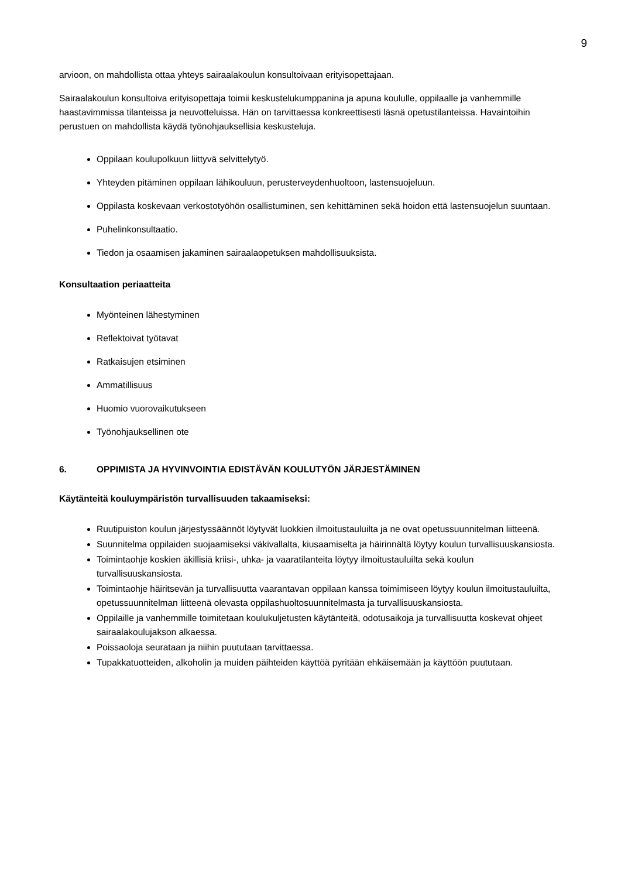9
arvioon, on mahdollista ottaa yhteys sairaalakoulun konsultoivaan erityisopettajaan.
Sairaalakoulun konsultoiva erityisopettaja toimii keskustelukumppanina ja apuna koululle, oppilaalle ja vanhemmille haastavimmissa tilanteissa ja neuvotteluissa. Hän on tarvittaessa konkreettisesti läsnä opetustilanteissa. Havaintoihin perustuen on mahdollista käydä työnohjauksellisia keskusteluja.
Oppilaan koulupolkuun liittyvä selvittelytyö.
Yhteyden pitäminen oppilaan lähikouluun, perusterveydenhuoltoon, lastensuojeluun.
Oppilasta koskevaan verkostotyöhön osallistuminen, sen kehittäminen sekä hoidon että lastensuojelun suuntaan.
Puhelinkonsultaatio.
Tiedon ja osaamisen jakaminen sairaalaopetuksen mahdollisuuksista.
Konsultaation periaatteita
Myönteinen lähestyminen
Reflektoivat työtavat
Ratkaisujen etsiminen
Ammatillisuus
Huomio vuorovaikutukseen
Työnohjauksellinen ote
6. OPPIMISTA JA HYVINVOINTIA EDISTÄVÄN KOULUTYÖN JÄRJESTÄMINEN
Käytänteitä kouluympäristön turvallisuuden takaamiseksi:
Ruutipuiston koulun järjestyssäännöt löytyvät luokkien ilmoitustauluilta ja ne ovat opetussuunnitelman liitteenä.
Suunnitelma oppilaiden suojaamiseksi väkivallalta, kiusaamiselta ja häirinnältä löytyy koulun turvallisuuskansiosta.
Toimintaohje koskien äkillisiä kriisi-, uhka- ja vaaratilanteita löytyy ilmoitustauluilta sekä koulun turvallisuuskansiosta.
Toimintaohje häiritsevän ja turvallisuutta vaarantavan oppilaan kanssa toimimiseen löytyy koulun ilmoitustauluilta, opetussuunnitelman liitteenä olevasta oppilashuoltosuunnitelmasta ja turvallisuuskansiosta.
Oppilaille ja vanhemmille toimitetaan koulukuljetusten käytänteitä, odotusaikoja ja turvallisuutta koskevat ohjeet sairaalakoulujakson alkaessa.
Poissaoloja seurataan ja niihin puututaan tarvittaessa.
Tupakkatuotteiden, alkoholin ja muiden päihteiden käyttöä pyritään ehkäisemään ja käyttöön puututaan.